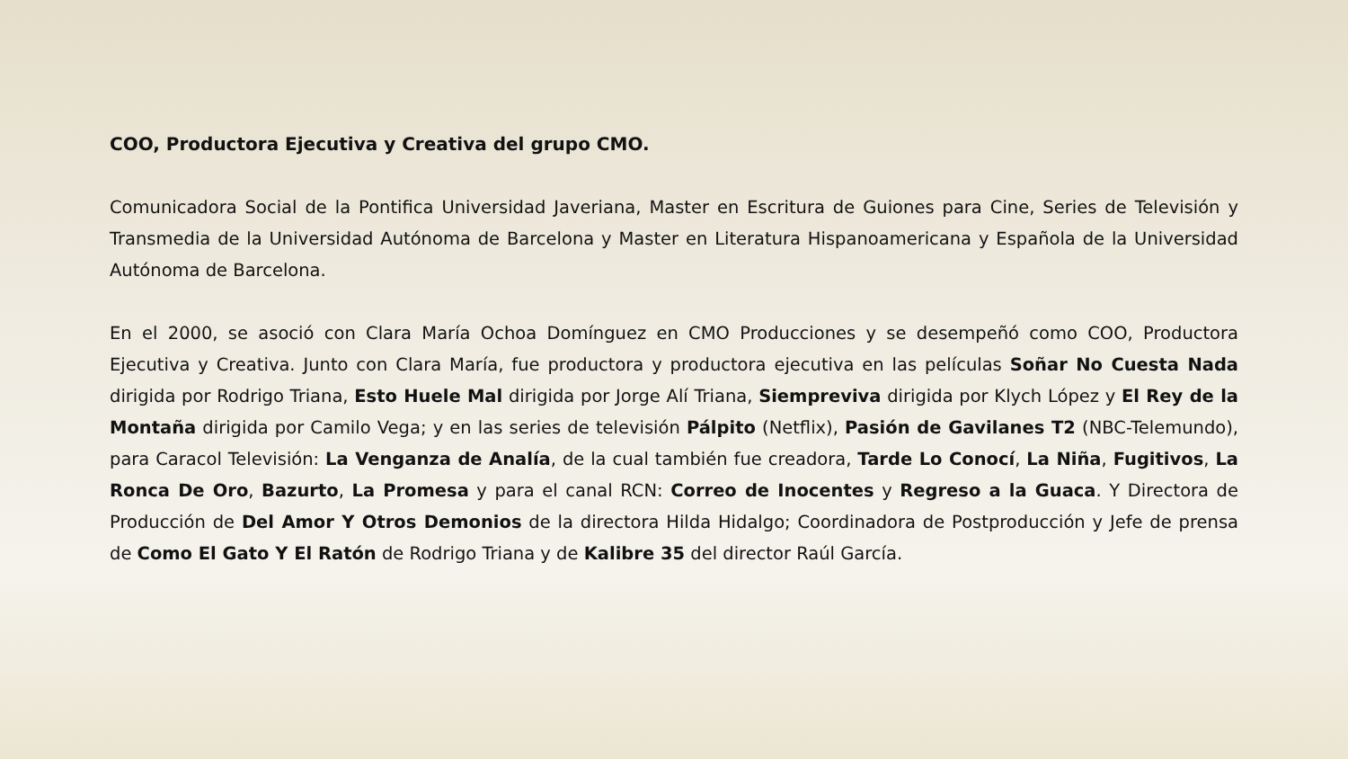COO, Productora Ejecutiva y Creativa del grupo CMO.
Comunicadora Social de la Pontifica Universidad Javeriana, Master en Escritura de Guiones para Cine, Series de Televisión y Transmedia de la Universidad Autónoma de Barcelona y Master en Literatura Hispanoamericana y Española de la Universidad Autónoma de Barcelona.
En el 2000, se asoció con Clara María Ochoa Domínguez en CMO Producciones y se desempeñó como COO, Productora Ejecutiva y Creativa. Junto con Clara María, fue productora y productora ejecutiva en las películas Soñar No Cuesta Nada dirigida por Rodrigo Triana, Esto Huele Mal dirigida por Jorge Alí Triana, Siempreviva dirigida por Klych López y El Rey de la Montaña dirigida por Camilo Vega; y en las series de televisión Pálpito (Netflix), Pasión de Gavilanes T2 (NBC-Telemundo), para Caracol Televisión: La Venganza de Analía, de la cual también fue creadora, Tarde Lo Conocí, La Niña, Fugitivos, La Ronca De Oro, Bazurto, La Promesa y para el canal RCN: Correo de Inocentes y Regreso a la Guaca. Y Directora de Producción de Del Amor Y Otros Demonios de la directora Hilda Hidalgo; Coordinadora de Postproducción y Jefe de prensa de Como El Gato Y El Ratón de Rodrigo Triana y de Kalibre 35 del director Raúl García.